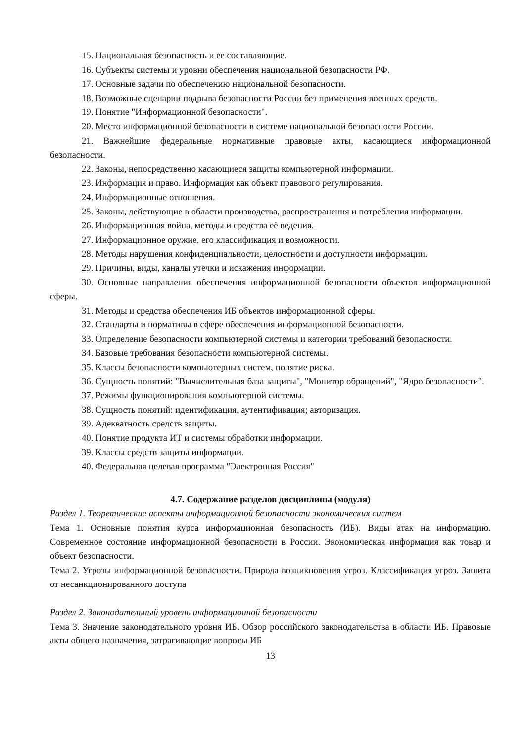15. Национальная безопасность и её составляющие.
16. Субъекты системы и уровни обеспечения национальной безопасности РФ.
17. Основные задачи по обеспечению национальной безопасности.
18. Возможные сценарии подрыва безопасности России без применения военных средств.
19. Понятие "Информационной безопасности".
20. Место информационной безопасности в системе национальной безопасности России.
21. Важнейшие федеральные нормативные правовые акты, касающиеся информационной безопасности.
22. Законы, непосредственно касающиеся защиты компьютерной информации.
23. Информация и право. Информация как объект правового регулирования.
24. Информационные отношения.
25. Законы, действующие в области производства, распространения и потребления информации.
26. Информационная война, методы и средства её ведения.
27. Информационное оружие, его классификация и возможности.
28. Методы нарушения конфиденциальности, целостности и доступности информации.
29. Причины, виды, каналы утечки и искажения информации.
30. Основные направления обеспечения информационной безопасности объектов информационной сферы.
31. Методы и средства обеспечения ИБ объектов информационной сферы.
32. Стандарты и нормативы в сфере обеспечения информационной безопасности.
33. Определение безопасности компьютерной системы и категории требований безопасности.
34. Базовые требования безопасности компьютерной системы.
35. Классы безопасности компьютерных систем, понятие риска.
36. Сущность понятий: "Вычислительная база защиты", "Монитор обращений", "Ядро безопасности".
37. Режимы функционирования компьютерной системы.
38. Сущность понятий: идентификация, аутентификация; авторизация.
39. Адекватность средств защиты.
40. Понятие продукта ИТ и системы обработки информации.
39. Классы средств защиты информации.
40. Федеральная целевая программа "Электронная Россия"
4.7. Содержание разделов дисциплины (модуля)
Раздел 1. Теоретические аспекты информационной безопасности экономических систем
Тема 1. Основные понятия курса информационная безопасность (ИБ). Виды атак на информацию. Современное состояние информационной безопасности в России. Экономическая информация как товар и объект безопасности.
Тема 2. Угрозы информационной безопасности. Природа возникновения угроз. Классификация угроз. Защита от несанкционированного доступа
Раздел 2. Законодательный уровень информационной безопасности
Тема 3. Значение законодательного уровня ИБ. Обзор российского законодательства в области ИБ. Правовые акты общего назначения, затрагивающие вопросы ИБ
13